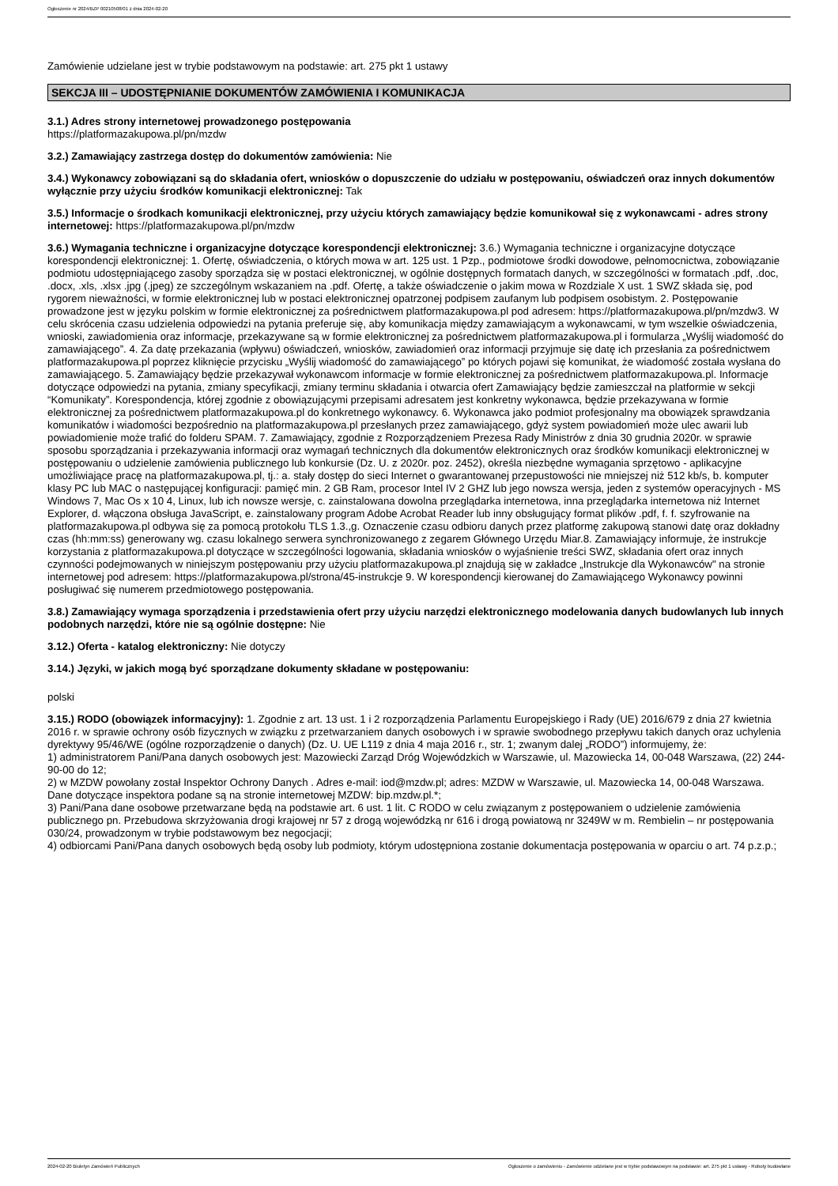Ogłoszenie nr 2024/BZP 00210508/01 z dnia 2024-02-20
Zamówienie udzielane jest w trybie podstawowym na podstawie: art. 275 pkt 1 ustawy
SEKCJA III – UDOSTĘPNIANIE DOKUMENTÓW ZAMÓWIENIA I KOMUNIKACJA
3.1.) Adres strony internetowej prowadzonego postępowania
https://platformazakupowa.pl/pn/mzdw
3.2.) Zamawiający zastrzega dostęp do dokumentów zamówienia: Nie
3.4.) Wykonawcy zobowiązani są do składania ofert, wniosków o dopuszczenie do udziału w postępowaniu, oświadczeń oraz innych dokumentów wyłącznie przy użyciu środków komunikacji elektronicznej: Tak
3.5.) Informacje o środkach komunikacji elektronicznej, przy użyciu których zamawiający będzie komunikował się z wykonawcami - adres strony internetowej: https://platformazakupowa.pl/pn/mzdw
3.6.) Wymagania techniczne i organizacyjne dotyczące korespondencji elektronicznej: 3.6.) Wymagania techniczne i organizacyjne dotyczące korespondencji elektronicznej: 1. Ofertę, oświadczenia, o których mowa w art. 125 ust. 1 Pzp., podmiotowe środki dowodowe, pełnomocnictwa, zobowiązanie podmiotu udostępniającego zasoby sporządza się w postaci elektronicznej, w ogólnie dostępnych formatach danych, w szczególności w formatach .pdf, .doc, .docx, .xls, .xlsx .jpg (.jpeg) ze szczególnym wskazaniem na .pdf. Ofertę, a także oświadczenie o jakim mowa w Rozdziale X ust. 1 SWZ składa się, pod rygorem nieważności, w formie elektronicznej lub w postaci elektronicznej opatrzonej podpisem zaufanym lub podpisem osobistym. 2. Postępowanie prowadzone jest w języku polskim w formie elektronicznej za pośrednictwem platformazakupowa.pl pod adresem: https://platformazakupowa.pl/pn/mzdw3. W celu skrócenia czasu udzielenia odpowiedzi na pytania preferuje się, aby komunikacja między zamawiającym a wykonawcami, w tym wszelkie oświadczenia, wnioski, zawiadomienia oraz informacje, przekazywane są w formie elektronicznej za pośrednictwem platformazakupowa.pl i formularza „Wyślij wiadomość do zamawiającego”. 4. Za datę przekazania (wpływu) oświadczeń, wniosków, zawiadomień oraz informacji przyjmuje się datę ich przesłania za pośrednictwem platformazakupowa.pl poprzez kliknięcie przycisku „Wyślij wiadomość do zamawiającego” po których pojawi się komunikat, że wiadomość została wysłana do zamawiającego. 5. Zamawiający będzie przekazywał wykonawcom informacje w formie elektronicznej za pośrednictwem platformazakupowa.pl. Informacje dotyczące odpowiedzi na pytania, zmiany specyfikacji, zmiany terminu składania i otwarcia ofert Zamawiający będzie zamieszczał na platformie w sekcji “Komunikaty”. Korespondencja, której zgodnie z obowiązującymi przepisami adresatem jest konkretny wykonawca, będzie przekazywana w formie elektronicznej za pośrednictwem platformazakupowa.pl do konkretnego wykonawcy. 6. Wykonawca jako podmiot profesjonalny ma obowiązek sprawdzania komunikatów i wiadomości bezpośrednio na platformazakupowa.pl przesłanych przez zamawiającego, gdyż system powiadomień może ulec awarii lub powiadomienie może trafić do folderu SPAM. 7. Zamawiający, zgodnie z Rozporządzeniem Prezesa Rady Ministrów z dnia 30 grudnia 2020r. w sprawie sposobu sporządzania i przekazywania informacji oraz wymagań technicznych dla dokumentów elektronicznych oraz środków komunikacji elektronicznej w postępowaniu o udzielenie zamówienia publicznego lub konkursie (Dz. U. z 2020r. poz. 2452), określa niezbędne wymagania sprzętowo - aplikacyjne umożliwiające pracę na platformazakupowa.pl, tj.: a. stały dostęp do sieci Internet o gwarantowanej przepustowości nie mniejszej niż 512 kb/s, b. komputer klasy PC lub MAC o następującej konfiguracji: pamięć min. 2 GB Ram, procesor Intel IV 2 GHZ lub jego nowsza wersja, jeden z systemów operacyjnych - MS Windows 7, Mac Os x 10 4, Linux, lub ich nowsze wersje, c. zainstalowana dowolna przeglądarka internetowa, inna przeglądarka internetowa niż Internet Explorer, d. włączona obsługa JavaScript, e. zainstalowany program Adobe Acrobat Reader lub inny obsługujący format plików .pdf, f. f. szyfrowanie na platformazakupowa.pl odbywa się za pomocą protokołu TLS 1.3.,g. Oznaczenie czasu odbioru danych przez platformę zakupową stanowi datę oraz dokładny czas (hh:mm:ss) generowany wg. czasu lokalnego serwera synchronizowanego z zegarem Głównego Urzędu Miar.8. Zamawiający informuje, że instrukcje korzystania z platformazakupowa.pl dotyczące w szczególności logowania, składania wniosków o wyjaśnienie treści SWZ, składania ofert oraz innych czynności podejmowanych w niniejszym postępowaniu przy użyciu platformazakupowa.pl znajdują się w zakładce „Instrukcje dla Wykonawców" na stronie internetowej pod adresem: https://platformazakupowa.pl/strona/45-instrukcje 9. W korespondencji kierowanej do Zamawiającego Wykonawcy powinni posługiwać się numerem przedmiotowego postępowania.
3.8.) Zamawiający wymaga sporządzenia i przedstawienia ofert przy użyciu narzędzi elektronicznego modelowania danych budowlanych lub innych podobnych narzędzi, które nie są ogólnie dostępne: Nie
3.12.) Oferta - katalog elektroniczny: Nie dotyczy
3.14.) Języki, w jakich mogą być sporządzane dokumenty składane w postępowaniu:
polski
3.15.) RODO (obowiązek informacyjny): 1. Zgodnie z art. 13 ust. 1 i 2 rozporządzenia Parlamentu Europejskiego i Rady (UE) 2016/679 z dnia 27 kwietnia 2016 r. w sprawie ochrony osób fizycznych w związku z przetwarzaniem danych osobowych i w sprawie swobodnego przepływu takich danych oraz uchylenia dyrektywy 95/46/WE (ogólne rozporządzenie o danych) (Dz. U. UE L119 z dnia 4 maja 2016 r., str. 1; zwanym dalej „RODO”) informujemy, że:
1) administratorem Pani/Pana danych osobowych jest: Mazowiecki Zarząd Dróg Wojewódzkich w Warszawie, ul. Mazowiecka 14, 00-048 Warszawa, (22) 244-90-00 do 12;
2) w MZDW powołany został Inspektor Ochrony Danych . Adres e-mail: iod@mzdw.pl; adres: MZDW w Warszawie, ul. Mazowiecka 14, 00-048 Warszawa. Dane dotyczące inspektora podane są na stronie internetowej MZDW: bip.mzdw.pl.*;
3) Pani/Pana dane osobowe przetwarzane będą na podstawie art. 6 ust. 1 lit. C RODO w celu związanym z postępowaniem o udzielenie zamówienia publicznego pn. Przebudowa skrzyżowania drogi krajowej nr 57 z drogą wojewódzką nr 616 i drogą powiatową nr 3249W w m. Rembielin – nr postępowania 030/24, prowadzonym w trybie podstawowym bez negocjacji;
4) odbiorcami Pani/Pana danych osobowych będą osoby lub podmioty, którym udostępniona zostanie dokumentacja postępowania w oparciu o art. 74 p.z.p.;
2024-02-20 Biuletyn Zamówień Publicznych Ogłoszenie o zamówieniu - Zamówienie udzielane jest w trybie podstawowym na podstawie: art. 275 pkt 1 ustawy - Roboty budowlane